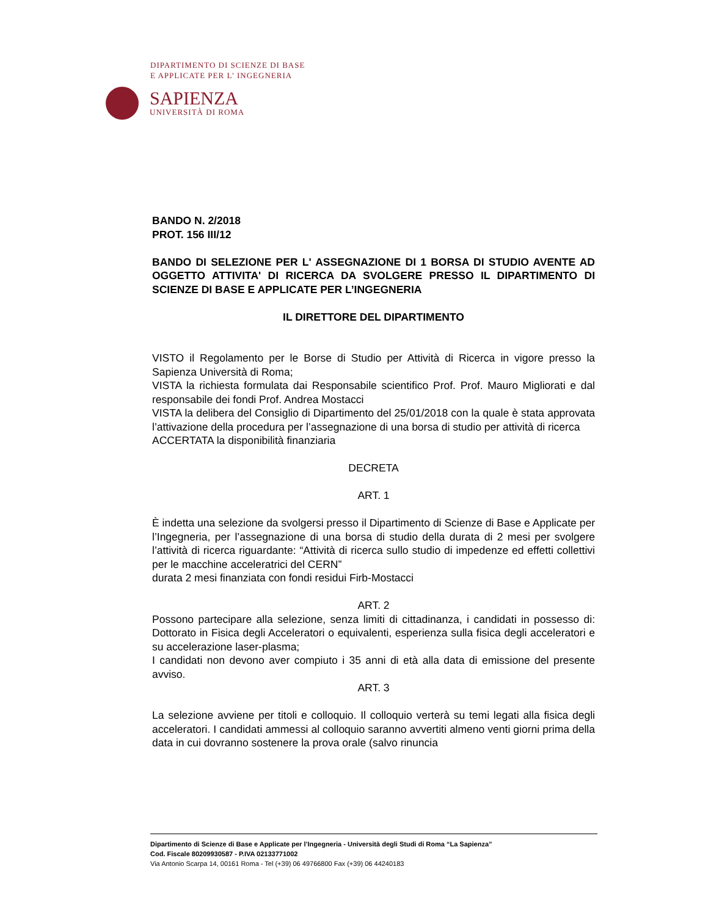DIPARTIMENTO DI SCIENZE DI BASE
E APPLICATE PER L' INGEGNERIA
SAPIENZA
UNIVERSITÀ DI ROMA
BANDO N. 2/2018
PROT. 156 III/12
BANDO DI SELEZIONE PER L' ASSEGNAZIONE DI 1 BORSA DI STUDIO AVENTE AD OGGETTO ATTIVITA' DI RICERCA DA SVOLGERE PRESSO IL DIPARTIMENTO DI SCIENZE DI BASE E APPLICATE PER L’INGEGNERIA
IL DIRETTORE DEL DIPARTIMENTO
VISTO il Regolamento per le Borse di Studio per Attività di Ricerca in vigore presso la Sapienza Università di Roma;
VISTA la richiesta formulata dai Responsabile scientifico Prof. Prof. Mauro Migliorati e dal responsabile dei fondi Prof. Andrea Mostacci
VISTA la delibera del Consiglio di Dipartimento del 25/01/2018 con la quale è stata approvata l’attivazione della procedura per l’assegnazione di una borsa di studio per attività di ricerca
ACCERTATA la disponibilità finanziaria
DECRETA
ART. 1
È indetta una selezione da svolgersi presso il Dipartimento di Scienze di Base e Applicate per l’Ingegneria, per l’assegnazione di una borsa di studio della durata di 2 mesi per svolgere l’attività di ricerca riguardante: “Attività di ricerca sullo studio di impedenze ed effetti collettivi per le macchine acceleratrici del CERN”
durata 2 mesi finanziata con fondi residui Firb-Mostacci
ART. 2
Possono partecipare alla selezione, senza limiti di cittadinanza, i candidati in possesso di: Dottorato in Fisica degli Acceleratori o equivalenti, esperienza sulla fisica degli acceleratori e su accelerazione laser-plasma;
I candidati non devono aver compiuto i 35 anni di età alla data di emissione del presente avviso.
ART. 3
La selezione avviene per titoli e colloquio. Il colloquio verterà su temi legati alla fisica degli acceleratori. I candidati ammessi al colloquio saranno avvertiti almeno venti giorni prima della data in cui dovranno sostenere la prova orale (salvo rinuncia
Dipartimento di Scienze di Base e Applicate per l’Ingegneria - Università degli Studi di Roma “La Sapienza”
Cod. Fiscale 80209930587 - P.IVA 02133771002
Via Antonio Scarpa 14, 00161 Roma - Tel (+39) 06 49766800 Fax (+39) 06 44240183